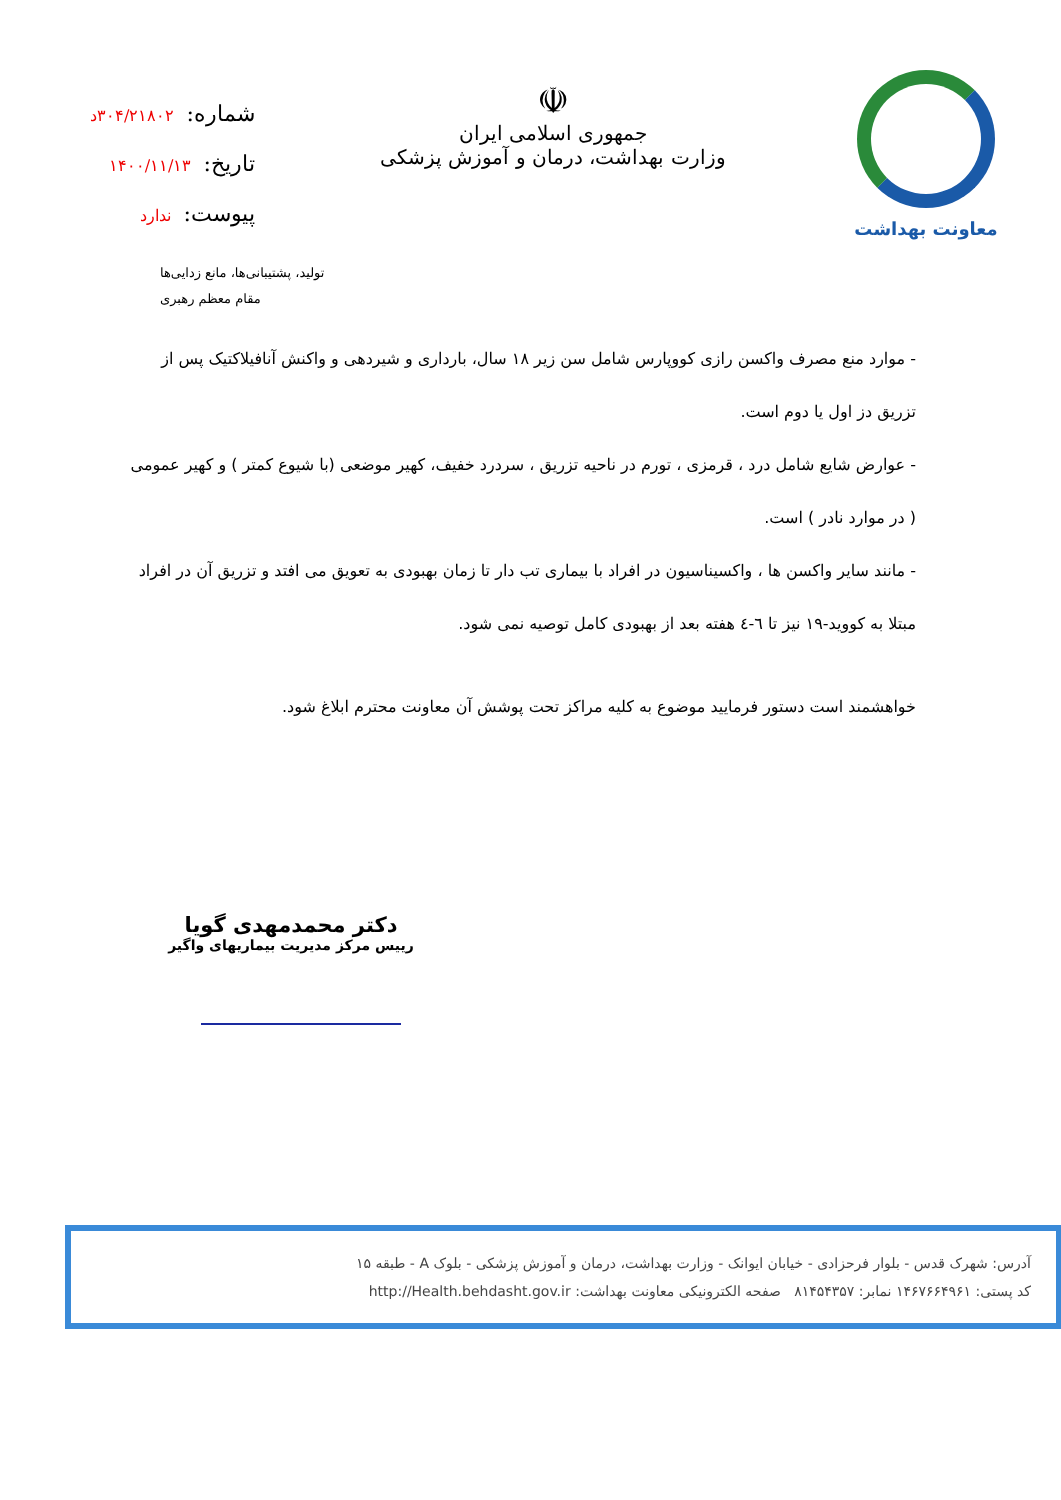معاونت بهداشت
☫
جمهوری اسلامی ایران
وزارت بهداشت، درمان و آموزش پزشکی
شماره:۳۰۴/۲۱۸۰۲د
تاریخ:۱۴۰۰/۱۱/۱۳
پیوست:ندارد
تولید، پشتیبانی‌ها، مانع زدایی‌ها
مقام معظم رهبری
- موارد منع مصرف واکسن رازی کووپارس شامل سن زیر ۱۸ سال، بارداری و شیردهی و واکنش آنافیلاکتیک پس از تزریق دز اول یا دوم است.
- عوارض شایع شامل درد ، قرمزی ، تورم در ناحیه تزریق ، سردرد خفیف، کهیر موضعی (با شیوع کمتر ) و کهیر عمومی ( در موارد نادر ) است.
- مانند سایر واکسن ها ، واکسیناسیون در افراد با بیماری تب دار تا زمان بهبودی به تعویق می افتد و تزریق آن در افراد مبتلا به کووید-۱۹ نیز تا ٦-٤ هفته بعد از بهبودی کامل توصیه نمی شود.
خواهشمند است دستور فرمایید موضوع به کلیه مراکز تحت پوشش آن معاونت محترم ابلاغ شود.
دکتر محمدمهدی گویا
رییس مرکز مدیریت بیماریهای واگیر
آدرس: شهرک قدس - بلوار فرحزادی - خیابان ایوانک - وزارت بهداشت، درمان و آموزش پزشکی - بلوک A - طبقه ۱۵
کد پستی: ۱۴۶۷۶۶۴۹۶۱ نمابر: ۸۱۴۵۴۳۵۷ صفحه الکترونیکی معاونت بهداشت: http://Health.behdasht.gov.ir